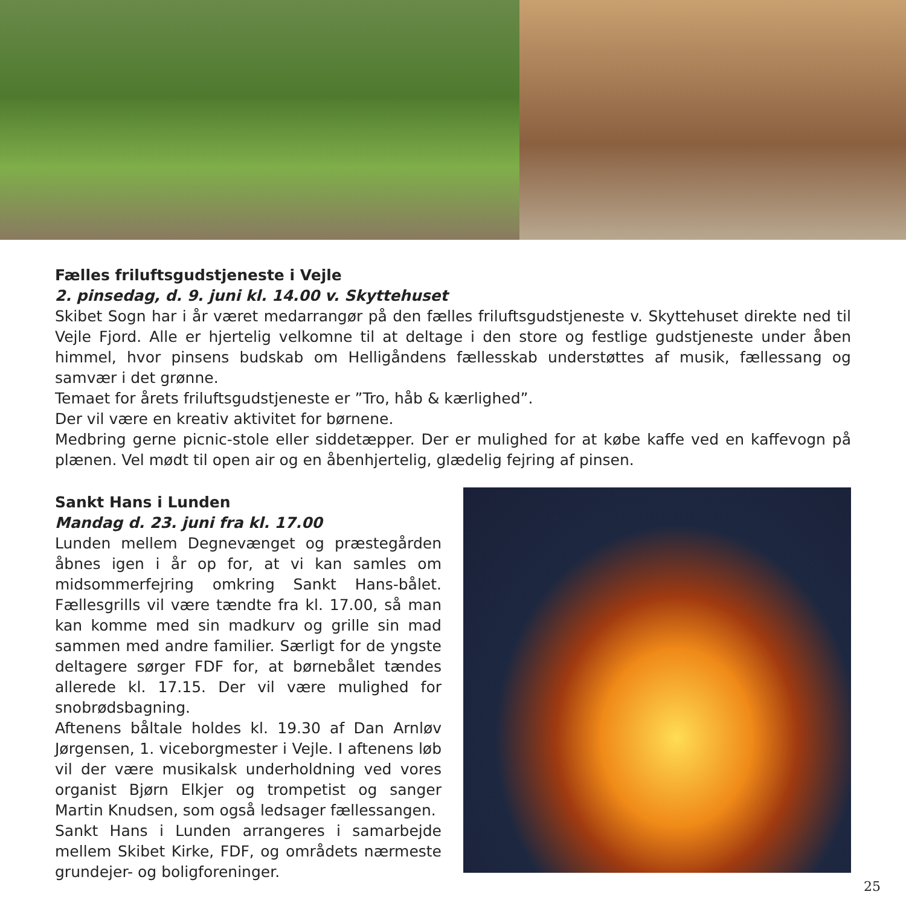Fælles friluftsgudstjeneste i Vejle
2. pinsedag, d. 9. juni kl. 14.00 v. Skyttehuset
Skibet Sogn har i år været medarrangør på den fælles friluftsgudstjeneste v. Skyttehuset direkte ned til Vejle Fjord. Alle er hjertelig velkomne til at deltage i den store og festlige gudstjeneste under åben himmel, hvor pinsens budskab om Helligåndens fællesskab understøttes af musik, fællessang og samvær i det grønne.
Temaet for årets friluftsgudstjeneste er ”Tro, håb & kærlighed”.
Der vil være en kreativ aktivitet for børnene.
Medbring gerne picnic-stole eller siddetæpper. Der er mulighed for at købe kaffe ved en kaffevogn på plænen. Vel mødt til open air og en åbenhjertelig, glædelig fejring af pinsen.
Sankt Hans i Lunden
Mandag d. 23. juni fra kl. 17.00
Lunden mellem Degnevænget og præstegården åbnes igen i år op for, at vi kan samles om midsommerfejring omkring Sankt Hans-bålet. Fællesgrills vil være tændte fra kl. 17.00, så man kan komme med sin madkurv og grille sin mad sammen med andre familier. Særligt for de yngste deltagere sørger FDF for, at børnebålet tændes allerede kl. 17.15. Der vil være mulighed for snobrødsbagning.
Aftenens båltale holdes kl. 19.30 af Dan Arnløv Jørgensen, 1. viceborgmester i Vejle. I aftenens løb vil der være musikalsk underholdning ved vores organist Bjørn Elkjer og trompetist og sanger Martin Knudsen, som også ledsager fællessangen.
Sankt Hans i Lunden arrangeres i samarbejde mellem Skibet Kirke, FDF, og områdets nærmeste grundejer- og boligforeninger.
25